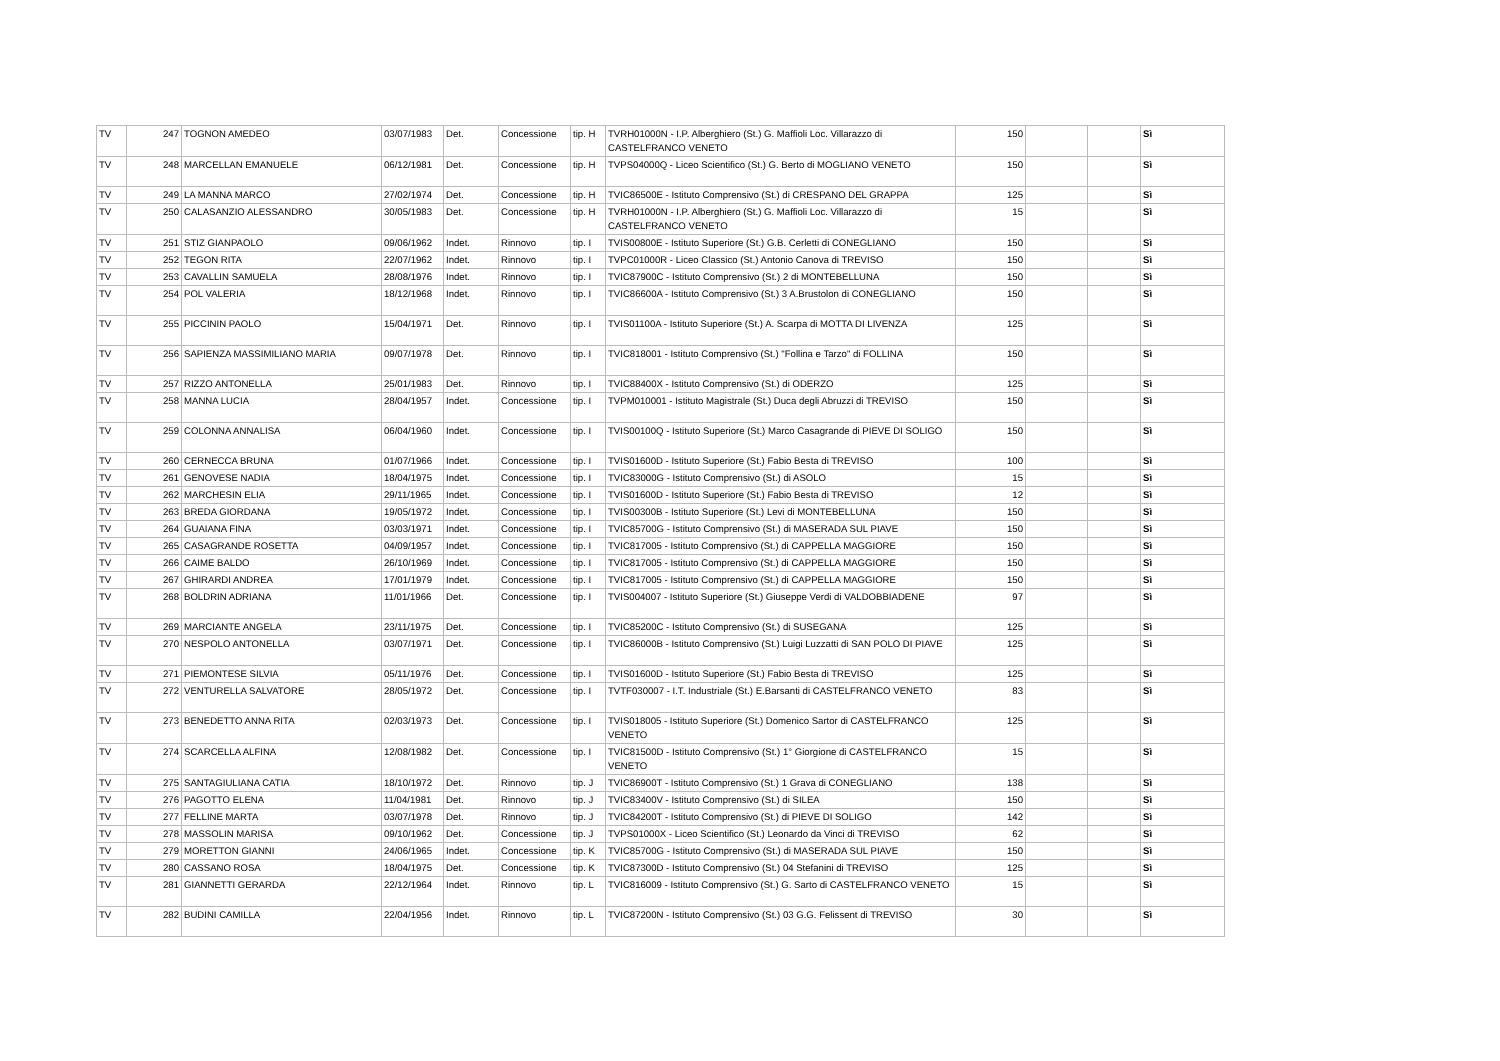| TV | 247 | TOGNON AMEDEO | 03/07/1983 | Det. | Concessione | tip. H | TVRH01000N - I.P. Alberghiero (St.) G. Maffioli Loc. Villarazzo di CASTELFRANCO VENETO | 150 | | | Sì |
| TV | 248 | MARCELLAN EMANUELE | 06/12/1981 | Det. | Concessione | tip. H | TVPS04000Q - Liceo Scientifico (St.) G. Berto di MOGLIANO VENETO | 150 | | | Sì |
| TV | 249 | LA MANNA MARCO | 27/02/1974 | Det. | Concessione | tip. H | TVIC86500E - Istituto Comprensivo (St.) di CRESPANO DEL GRAPPA | 125 | | | Sì |
| TV | 250 | CALASANZIO ALESSANDRO | 30/05/1983 | Det. | Concessione | tip. H | TVRH01000N - I.P. Alberghiero (St.) G. Maffioli Loc. Villarazzo di CASTELFRANCO VENETO | 15 | | | Sì |
| TV | 251 | STIZ GIANPAOLO | 09/06/1962 | Indet. | Rinnovo | tip. I | TVIS00800E - Istituto Superiore (St.) G.B. Cerletti di CONEGLIANO | 150 | | | Sì |
| TV | 252 | TEGON RITA | 22/07/1962 | Indet. | Rinnovo | tip. I | TVPC01000R - Liceo Classico (St.) Antonio Canova di TREVISO | 150 | | | Sì |
| TV | 253 | CAVALLIN SAMUELA | 28/08/1976 | Indet. | Rinnovo | tip. I | TVIC87900C - Istituto Comprensivo (St.) 2 di MONTEBELLUNA | 150 | | | Sì |
| TV | 254 | POL VALERIA | 18/12/1968 | Indet. | Rinnovo | tip. I | TVIC86600A - Istituto Comprensivo (St.) 3 A.Brustolon di CONEGLIANO | 150 | | | Sì |
| TV | 255 | PICCININ PAOLO | 15/04/1971 | Det. | Rinnovo | tip. I | TVIS01100A - Istituto Superiore (St.) A. Scarpa di MOTTA DI LIVENZA | 125 | | | Sì |
| TV | 256 | SAPIENZA MASSIMILIANO MARIA | 09/07/1978 | Det. | Rinnovo | tip. I | TVIC818001 - Istituto Comprensivo (St.) "Follina e Tarzo" di FOLLINA | 150 | | | Sì |
| TV | 257 | RIZZO ANTONELLA | 25/01/1983 | Det. | Rinnovo | tip. I | TVIC88400X - Istituto Comprensivo (St.) di ODERZO | 125 | | | Sì |
| TV | 258 | MANNA LUCIA | 28/04/1957 | Indet. | Concessione | tip. I | TVPM010001 - Istituto Magistrale (St.) Duca degli Abruzzi di TREVISO | 150 | | | Sì |
| TV | 259 | COLONNA ANNALISA | 06/04/1960 | Indet. | Concessione | tip. I | TVIS00100Q - Istituto Superiore (St.) Marco Casagrande di PIEVE DI SOLIGO | 150 | | | Sì |
| TV | 260 | CERNECCA BRUNA | 01/07/1966 | Indet. | Concessione | tip. I | TVIS01600D - Istituto Superiore (St.) Fabio Besta di TREVISO | 100 | | | Sì |
| TV | 261 | GENOVESE NADIA | 18/04/1975 | Indet. | Concessione | tip. I | TVIC83000G - Istituto Comprensivo (St.) di ASOLO | 15 | | | Sì |
| TV | 262 | MARCHESIN ELIA | 29/11/1965 | Indet. | Concessione | tip. I | TVIS01600D - Istituto Superiore (St.) Fabio Besta di TREVISO | 12 | | | Sì |
| TV | 263 | BREDA GIORDANA | 19/05/1972 | Indet. | Concessione | tip. I | TVIS00300B - Istituto Superiore (St.) Levi di MONTEBELLUNA | 150 | | | Sì |
| TV | 264 | GUAIANA FINA | 03/03/1971 | Indet. | Concessione | tip. I | TVIC85700G - Istituto Comprensivo (St.) di MASERADA SUL PIAVE | 150 | | | Sì |
| TV | 265 | CASAGRANDE ROSETTA | 04/09/1957 | Indet. | Concessione | tip. I | TVIC817005 - Istituto Comprensivo (St.) di CAPPELLA MAGGIORE | 150 | | | Sì |
| TV | 266 | CAIME BALDO | 26/10/1969 | Indet. | Concessione | tip. I | TVIC817005 - Istituto Comprensivo (St.) di CAPPELLA MAGGIORE | 150 | | | Sì |
| TV | 267 | GHIRARDI ANDREA | 17/01/1979 | Indet. | Concessione | tip. I | TVIC817005 - Istituto Comprensivo (St.) di CAPPELLA MAGGIORE | 150 | | | Sì |
| TV | 268 | BOLDRIN ADRIANA | 11/01/1966 | Det. | Concessione | tip. I | TVIS004007 - Istituto Superiore (St.) Giuseppe Verdi di VALDOBBIADENE | 97 | | | Sì |
| TV | 269 | MARCIANTE ANGELA | 23/11/1975 | Det. | Concessione | tip. I | TVIC85200C - Istituto Comprensivo (St.) di SUSEGANA | 125 | | | Sì |
| TV | 270 | NESPOLO ANTONELLA | 03/07/1971 | Det. | Concessione | tip. I | TVIC86000B - Istituto Comprensivo (St.) Luigi Luzzatti di SAN POLO DI PIAVE | 125 | | | Sì |
| TV | 271 | PIEMONTESE SILVIA | 05/11/1976 | Det. | Concessione | tip. I | TVIS01600D - Istituto Superiore (St.) Fabio Besta di TREVISO | 125 | | | Sì |
| TV | 272 | VENTURELLA SALVATORE | 28/05/1972 | Det. | Concessione | tip. I | TVTF030007 - I.T. Industriale (St.) E.Barsanti di CASTELFRANCO VENETO | 83 | | | Sì |
| TV | 273 | BENEDETTO ANNA RITA | 02/03/1973 | Det. | Concessione | tip. I | TVIS018005 - Istituto Superiore (St.) Domenico Sartor di CASTELFRANCO VENETO | 125 | | | Sì |
| TV | 274 | SCARCELLA ALFINA | 12/08/1982 | Det. | Concessione | tip. I | TVIC81500D - Istituto Comprensivo (St.) 1° Giorgione di CASTELFRANCO VENETO | 15 | | | Sì |
| TV | 275 | SANTAGIULIANA CATIA | 18/10/1972 | Det. | Rinnovo | tip. J | TVIC86900T - Istituto Comprensivo (St.) 1 Grava di CONEGLIANO | 138 | | | Sì |
| TV | 276 | PAGOTTO ELENA | 11/04/1981 | Det. | Rinnovo | tip. J | TVIC83400V - Istituto Comprensivo (St.) di SILEA | 150 | | | Sì |
| TV | 277 | FELLINE MARTA | 03/07/1978 | Det. | Rinnovo | tip. J | TVIC84200T - Istituto Comprensivo (St.) di PIEVE DI SOLIGO | 142 | | | Sì |
| TV | 278 | MASSOLIN MARISA | 09/10/1962 | Det. | Concessione | tip. J | TVPS01000X - Liceo Scientifico (St.) Leonardo da Vinci di TREVISO | 62 | | | Sì |
| TV | 279 | MORETTON GIANNI | 24/06/1965 | Indet. | Concessione | tip. K | TVIC85700G - Istituto Comprensivo (St.) di MASERADA SUL PIAVE | 150 | | | Sì |
| TV | 280 | CASSANO ROSA | 18/04/1975 | Det. | Concessione | tip. K | TVIC87300D - Istituto Comprensivo (St.) 04 Stefanini di TREVISO | 125 | | | Sì |
| TV | 281 | GIANNETTI GERARDA | 22/12/1964 | Indet. | Rinnovo | tip. L | TVIC816009 - Istituto Comprensivo (St.) G. Sarto di CASTELFRANCO VENETO | 15 | | | Sì |
| TV | 282 | BUDINI CAMILLA | 22/04/1956 | Indet. | Rinnovo | tip. L | TVIC87200N - Istituto Comprensivo (St.) 03 G.G. Felissent di TREVISO | 30 | | | Sì |